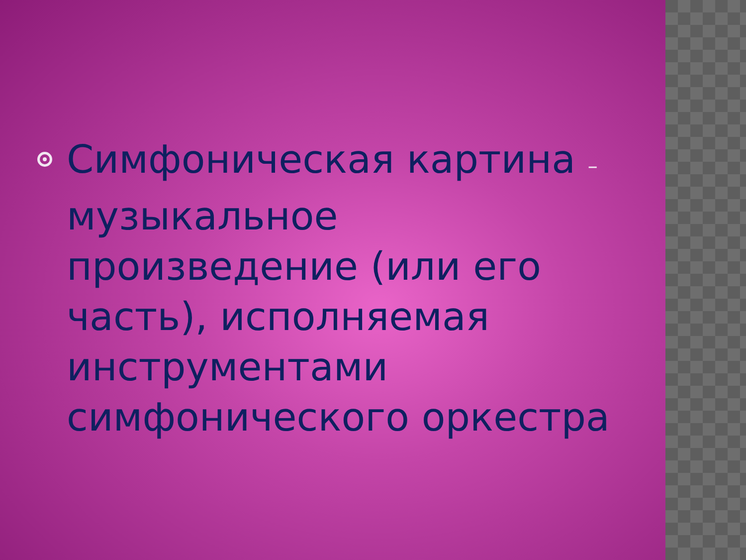Симфоническая картина –
музыкальное произведение (или его часть), исполняемая инструментами симфонического оркестра